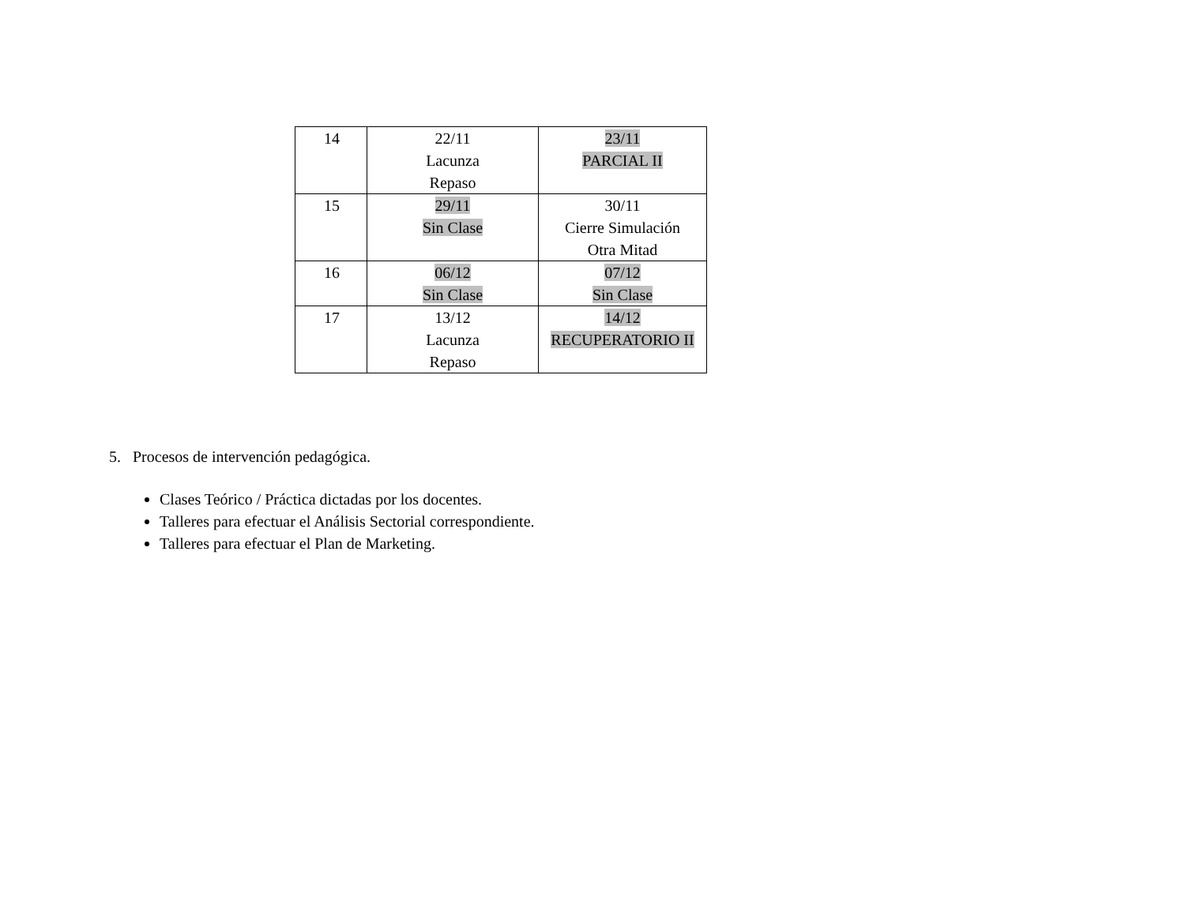| 14 | 22/11 Lacunza Repaso | 23/11 PARCIAL II |
| 15 | 29/11 Sin Clase | 30/11 Cierre Simulación Otra Mitad |
| 16 | 06/12 Sin Clase | 07/12 Sin Clase |
| 17 | 13/12 Lacunza Repaso | 14/12 RECUPERATORIO II |
5. Procesos de intervención pedagógica.
Clases Teórico / Práctica dictadas por los docentes.
Talleres para efectuar el Análisis Sectorial correspondiente.
Talleres para efectuar el Plan de Marketing.